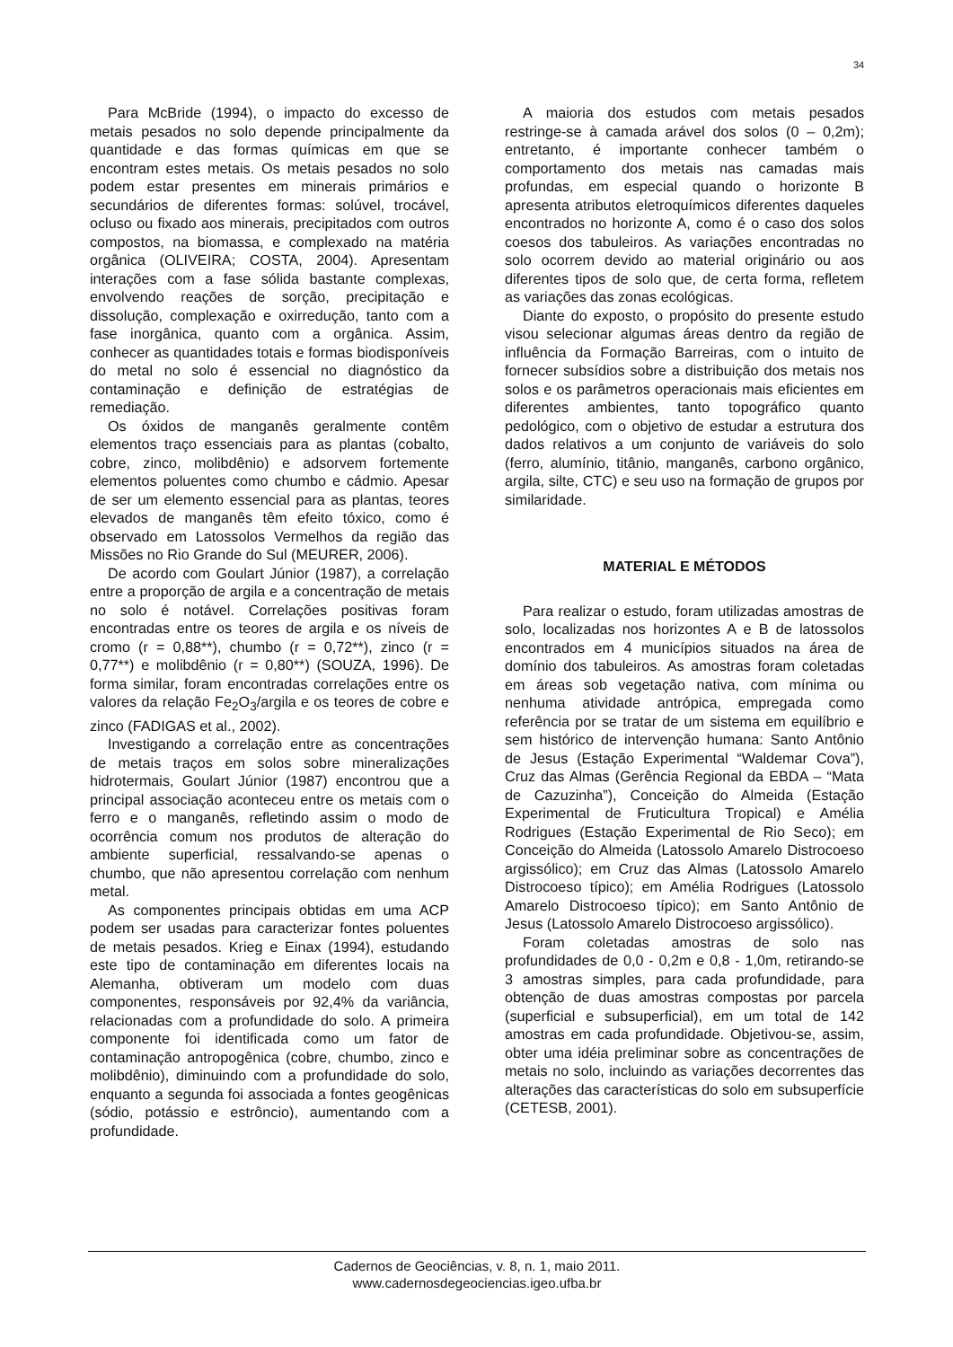34
Para McBride (1994), o impacto do excesso de metais pesados no solo depende principalmente da quantidade e das formas químicas em que se encontram estes metais. Os metais pesados no solo podem estar presentes em minerais primários e secundários de diferentes formas: solúvel, trocável, ocluso ou fixado aos minerais, precipitados com outros compostos, na biomassa, e complexado na matéria orgânica (OLIVEIRA; COSTA, 2004). Apresentam interações com a fase sólida bastante complexas, envolvendo reações de sorção, precipitação e dissolução, complexação e oxirredução, tanto com a fase inorgânica, quanto com a orgânica. Assim, conhecer as quantidades totais e formas biodisponíveis do metal no solo é essencial no diagnóstico da contaminação e definição de estratégias de remediação.
Os óxidos de manganês geralmente contêm elementos traço essenciais para as plantas (cobalto, cobre, zinco, molibdênio) e adsorvem fortemente elementos poluentes como chumbo e cádmio. Apesar de ser um elemento essencial para as plantas, teores elevados de manganês têm efeito tóxico, como é observado em Latossolos Vermelhos da região das Missões no Rio Grande do Sul (MEURER, 2006).
De acordo com Goulart Júnior (1987), a correlação entre a proporção de argila e a concentração de metais no solo é notável. Correlações positivas foram encontradas entre os teores de argila e os níveis de cromo (r = 0,88**), chumbo (r = 0,72**), zinco (r = 0,77**) e molibdênio (r = 0,80**) (SOUZA, 1996). De forma similar, foram encontradas correlações entre os valores da relação Fe<sub>2</sub>O<sub>3</sub>/argila e os teores de cobre e zinco (FADIGAS et al., 2002).
Investigando a correlação entre as concentrações de metais traços em solos sobre mineralizações hidrotermais, Goulart Júnior (1987) encontrou que a principal associação aconteceu entre os metais com o ferro e o manganês, refletindo assim o modo de ocorrência comum nos produtos de alteração do ambiente superficial, ressalvando-se apenas o chumbo, que não apresentou correlação com nenhum metal.
As componentes principais obtidas em uma ACP podem ser usadas para caracterizar fontes poluentes de metais pesados. Krieg e Einax (1994), estudando este tipo de contaminação em diferentes locais na Alemanha, obtiveram um modelo com duas componentes, responsáveis por 92,4% da variância, relacionadas com a profundidade do solo. A primeira componente foi identificada como um fator de contaminação antropogênica (cobre, chumbo, zinco e molibdênio), diminuindo com a profundidade do solo, enquanto a segunda foi associada a fontes geogênicas (sódio, potássio e estrôncio), aumentando com a profundidade.
A maioria dos estudos com metais pesados restringe-se à camada arável dos solos (0 – 0,2m); entretanto, é importante conhecer também o comportamento dos metais nas camadas mais profundas, em especial quando o horizonte B apresenta atributos eletroquímicos diferentes daqueles encontrados no horizonte A, como é o caso dos solos coesos dos tabuleiros. As variações encontradas no solo ocorrem devido ao material originário ou aos diferentes tipos de solo que, de certa forma, refletem as variações das zonas ecológicas.
Diante do exposto, o propósito do presente estudo visou selecionar algumas áreas dentro da região de influência da Formação Barreiras, com o intuito de fornecer subsídios sobre a distribuição dos metais nos solos e os parâmetros operacionais mais eficientes em diferentes ambientes, tanto topográfico quanto pedológico, com o objetivo de estudar a estrutura dos dados relativos a um conjunto de variáveis do solo (ferro, alumínio, titânio, manganês, carbono orgânico, argila, silte, CTC) e seu uso na formação de grupos por similaridade.
MATERIAL E MÉTODOS
Para realizar o estudo, foram utilizadas amostras de solo, localizadas nos horizontes A e B de latossolos encontrados em 4 municípios situados na área de domínio dos tabuleiros. As amostras foram coletadas em áreas sob vegetação nativa, com mínima ou nenhuma atividade antrópica, empregada como referência por se tratar de um sistema em equilíbrio e sem histórico de intervenção humana: Santo Antônio de Jesus (Estação Experimental “Waldemar Cova”), Cruz das Almas (Gerência Regional da EBDA – “Mata de Cazuzinha”), Conceição do Almeida (Estação Experimental de Fruticultura Tropical) e Amélia Rodrigues (Estação Experimental de Rio Seco); em Conceição do Almeida (Latossolo Amarelo Distrocoeso argissólico); em Cruz das Almas (Latossolo Amarelo Distrocoeso típico); em Amélia Rodrigues (Latossolo Amarelo Distrocoeso típico); em Santo Antônio de Jesus (Latossolo Amarelo Distrocoeso argissólico).
Foram coletadas amostras de solo nas profundidades de 0,0 - 0,2m e 0,8 - 1,0m, retirando-se 3 amostras simples, para cada profundidade, para obtenção de duas amostras compostas por parcela (superficial e subsuperficial), em um total de 142 amostras em cada profundidade. Objetivou-se, assim, obter uma idéia preliminar sobre as concentrações de metais no solo, incluindo as variações decorrentes das alterações das características do solo em subsuperfície (CETESB, 2001).
Cadernos de Geociências, v. 8, n. 1, maio 2011.
www.cadernosdegeociencias.igeo.ufba.br